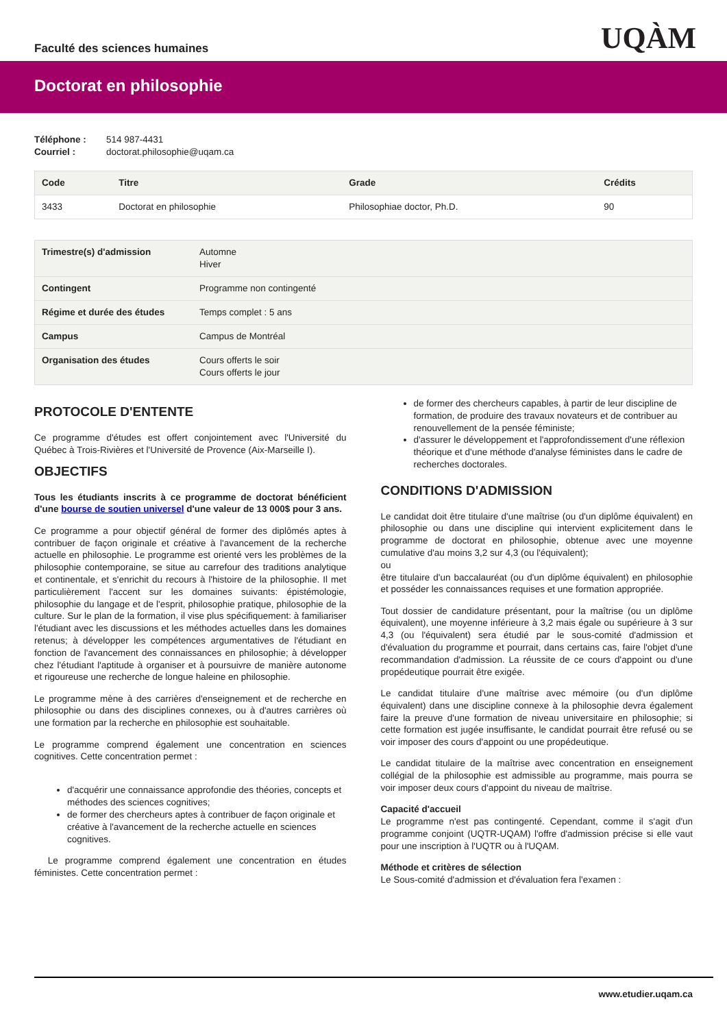Faculté des sciences humaines
UQÀM
Doctorat en philosophie
Téléphone : 514 987-4431
Courriel : doctorat.philosophie@uqam.ca
| Code | Titre | Grade | Crédits |
| --- | --- | --- | --- |
| 3433 | Doctorat en philosophie | Philosophiae doctor, Ph.D. | 90 |
| Trimestre(s) d'admission | Automne Hiver |
| Contingent | Programme non contingenté |
| Régime et durée des études | Temps complet : 5 ans |
| Campus | Campus de Montréal |
| Organisation des études | Cours offerts le soir Cours offerts le jour |
PROTOCOLE D'ENTENTE
Ce programme d'études est offert conjointement avec l'Université du Québec à Trois-Rivières et l'Université de Provence (Aix-Marseille I).
OBJECTIFS
Tous les étudiants inscrits à ce programme de doctorat bénéficient d'une bourse de soutien universel d'une valeur de 13 000$ pour 3 ans.
Ce programme a pour objectif général de former des diplômés aptes à contribuer de façon originale et créative à l'avancement de la recherche actuelle en philosophie. Le programme est orienté vers les problèmes de la philosophie contemporaine, se situe au carrefour des traditions analytique et continentale, et s'enrichit du recours à l'histoire de la philosophie. Il met particulièrement l'accent sur les domaines suivants: épistémologie, philosophie du langage et de l'esprit, philosophie pratique, philosophie de la culture. Sur le plan de la formation, il vise plus spécifiquement: à familiariser l'étudiant avec les discussions et les méthodes actuelles dans les domaines retenus; à développer les compétences argumentatives de l'étudiant en fonction de l'avancement des connaissances en philosophie; à développer chez l'étudiant l'aptitude à organiser et à poursuivre de manière autonome et rigoureuse une recherche de longue haleine en philosophie.
Le programme mène à des carrières d'enseignement et de recherche en philosophie ou dans des disciplines connexes, ou à d'autres carrières où une formation par la recherche en philosophie est souhaitable.
Le programme comprend également une concentration en sciences cognitives. Cette concentration permet :
d'acquérir une connaissance approfondie des théories, concepts et méthodes des sciences cognitives;
de former des chercheurs aptes à contribuer de façon originale et créative à l'avancement de la recherche actuelle en sciences cognitives.
Le programme comprend également une concentration en études féministes. Cette concentration permet :
de former des chercheurs capables, à partir de leur discipline de formation, de produire des travaux novateurs et de contribuer au renouvellement de la pensée féministe;
d'assurer le développement et l'approfondissement d'une réflexion théorique et d'une méthode d'analyse féministes dans le cadre de recherches doctorales.
CONDITIONS D'ADMISSION
Le candidat doit être titulaire d'une maîtrise (ou d'un diplôme équivalent) en philosophie ou dans une discipline qui intervient explicitement dans le programme de doctorat en philosophie, obtenue avec une moyenne cumulative d'au moins 3,2 sur 4,3 (ou l'équivalent);
ou
être titulaire d'un baccalauréat (ou d'un diplôme équivalent) en philosophie et posséder les connaissances requises et une formation appropriée.
Tout dossier de candidature présentant, pour la maîtrise (ou un diplôme équivalent), une moyenne inférieure à 3,2 mais égale ou supérieure à 3 sur 4,3 (ou l'équivalent) sera étudié par le sous-comité d'admission et d'évaluation du programme et pourrait, dans certains cas, faire l'objet d'une recommandation d'admission. La réussite de ce cours d'appoint ou d'une propédeutique pourrait être exigée.
Le candidat titulaire d'une maîtrise avec mémoire (ou d'un diplôme équivalent) dans une discipline connexe à la philosophie devra également faire la preuve d'une formation de niveau universitaire en philosophie; si cette formation est jugée insuffisante, le candidat pourrait être refusé ou se voir imposer des cours d'appoint ou une propédeutique.
Le candidat titulaire de la maîtrise avec concentration en enseignement collégial de la philosophie est admissible au programme, mais pourra se voir imposer deux cours d'appoint du niveau de maîtrise.
Capacité d'accueil
Le programme n'est pas contingenté. Cependant, comme il s'agit d'un programme conjoint (UQTR-UQAM) l'offre d'admission précise si elle vaut pour une inscription à l'UQTR ou à l'UQAM.
Méthode et critères de sélection
Le Sous-comité d'admission et d'évaluation fera l'examen :
www.etudier.uqam.ca